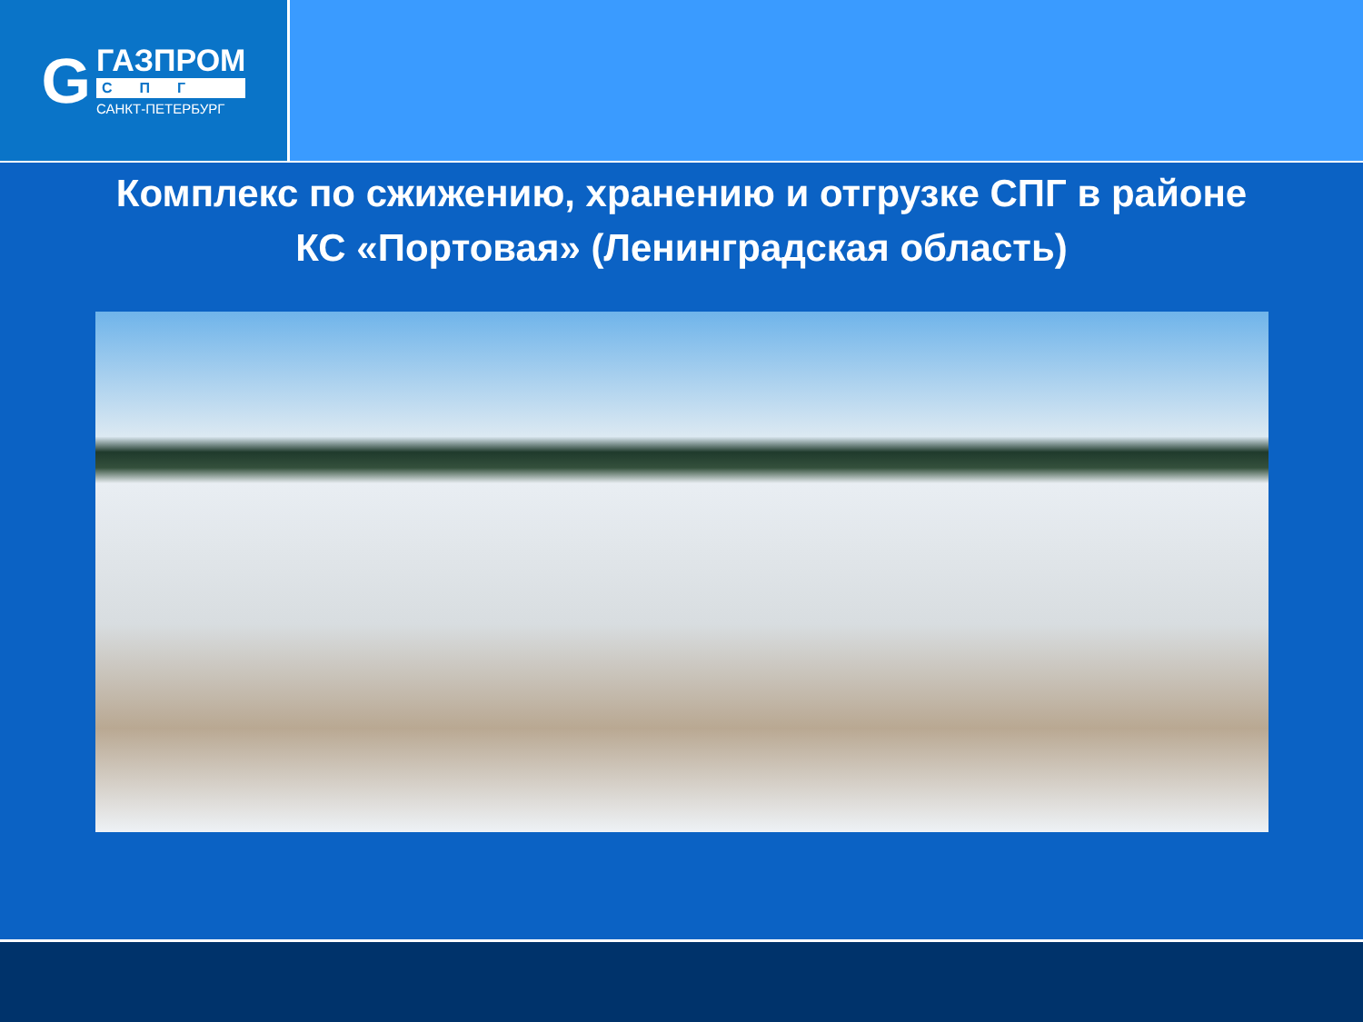G
ГАЗПРОМ
СПГ
САНКТ-ПЕТЕРБУРГ
Комплекс по сжижению, хранению и отгрузке СПГ в районе
КС «Портовая» (Ленинградская область)